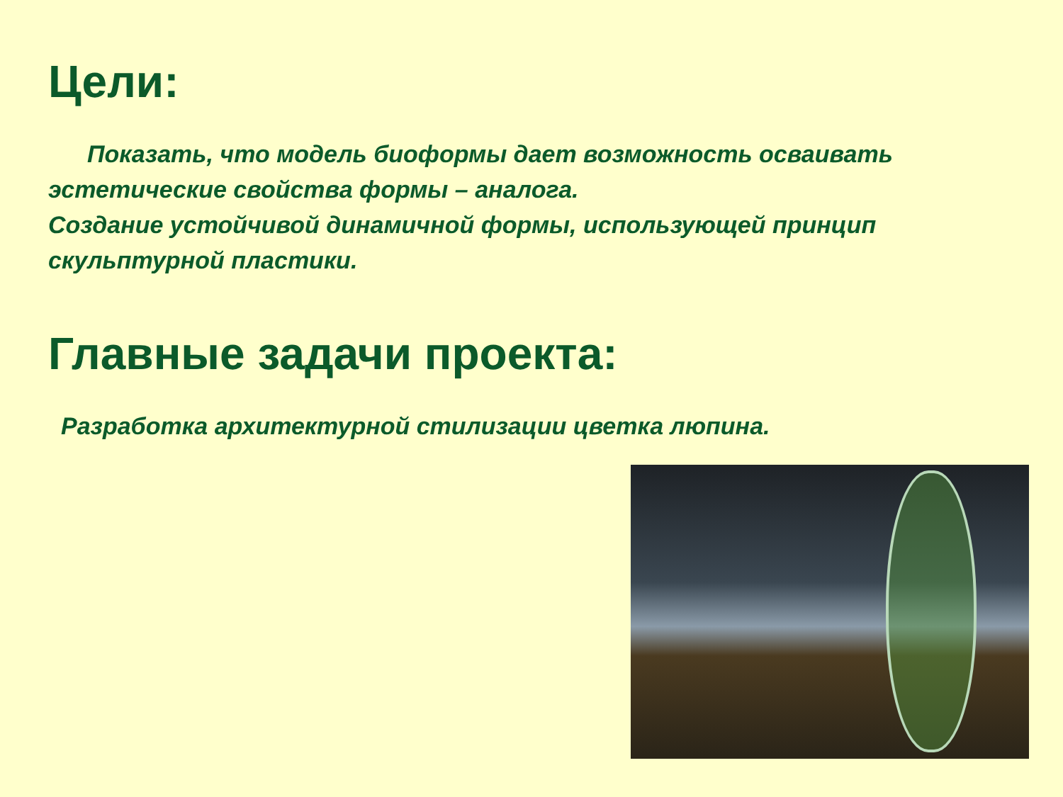Цели:
Показать, что модель биоформы дает возможность осваивать эстетические свойства формы – аналога.
Создание устойчивой динамичной формы, использующей принцип скульптурной пластики.
Главные задачи проекта:
Разработка архитектурной стилизации цветка люпина.